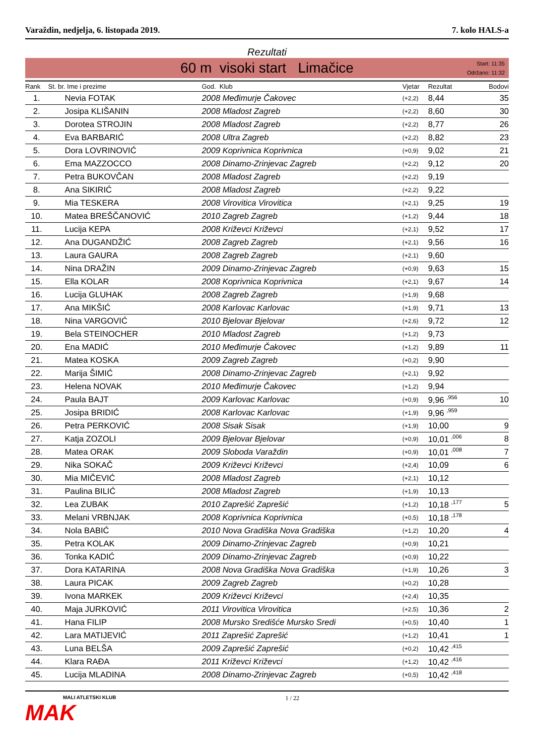Varaždin, nedjelja, 6. listopada 2019. 7. kolo HALS-a
Rezultati
60 m visoki start Limačice
Start: 11:35
Održano: 11:32
| Rank | St. br. Ime i prezime | God. Klub | Vjetar | Rezultat | Bodovi |
| --- | --- | --- | --- | --- | --- |
| 1. | Nevia FOTAK | 2008 Međimurje Čakovec | (+2,2) | 8,44 | 35 |
| 2. | Josipa KLIŠANIN | 2008 Mladost Zagreb | (+2,2) | 8,60 | 30 |
| 3. | Dorotea STROJIN | 2008 Mladost Zagreb | (+2,2) | 8,77 | 26 |
| 4. | Eva BARBARIĆ | 2008 Ultra Zagreb | (+2,2) | 8,82 | 23 |
| 5. | Dora LOVRINOVIĆ | 2009 Koprivnica Koprivnica | (+0,9) | 9,02 | 21 |
| 6. | Ema MAZZOCCO | 2008 Dinamo-Zrinjevac Zagreb | (+2,2) | 9,12 | 20 |
| 7. | Petra BUKOVČAN | 2008 Mladost Zagreb | (+2,2) | 9,19 | |
| 8. | Ana SIKIRIĆ | 2008 Mladost Zagreb | (+2,2) | 9,22 | |
| 9. | Mia TESKERA | 2008 Virovitica Virovitica | (+2,1) | 9,25 | 19 |
| 10. | Matea BREŠČANOVIĆ | 2010 Zagreb Zagreb | (+1,2) | 9,44 | 18 |
| 11. | Lucija KEPA | 2008 Križevci Križevci | (+2,1) | 9,52 | 17 |
| 12. | Ana DUGANDŽIĆ | 2008 Zagreb Zagreb | (+2,1) | 9,56 | 16 |
| 13. | Laura GAURA | 2008 Zagreb Zagreb | (+2,1) | 9,60 | |
| 14. | Nina DRAŽIN | 2009 Dinamo-Zrinjevac Zagreb | (+0,9) | 9,63 | 15 |
| 15. | Ella KOLAR | 2008 Koprivnica Koprivnica | (+2,1) | 9,67 | 14 |
| 16. | Lucija GLUHAK | 2008 Zagreb Zagreb | (+1,9) | 9,68 | |
| 17. | Ana MIKŠIĆ | 2008 Karlovac Karlovac | (+1,9) | 9,71 | 13 |
| 18. | Nina VARGOVIĆ | 2010 Bjelovar Bjelovar | (+2,6) | 9,72 | 12 |
| 19. | Bela STEINOCHER | 2010 Mladost Zagreb | (+1,2) | 9,73 | |
| 20. | Ena MADIĆ | 2010 Međimurje Čakovec | (+1,2) | 9,89 | 11 |
| 21. | Matea KOSKA | 2009 Zagreb Zagreb | (+0,2) | 9,90 | |
| 22. | Marija ŠIMIĆ | 2008 Dinamo-Zrinjevac Zagreb | (+2,1) | 9,92 | |
| 23. | Helena NOVAK | 2010 Međimurje Čakovec | (+1,2) | 9,94 | |
| 24. | Paula BAJT | 2009 Karlovac Karlovac | (+0,9) | 9,96 <sup>,956</sup> | 10 |
| 25. | Josipa BRIDIĆ | 2008 Karlovac Karlovac | (+1,9) | 9,96 <sup>,959</sup> | |
| 26. | Petra PERKOVIĆ | 2008 Sisak Sisak | (+1,9) | 10,00 | 9 |
| 27. | Katja ZOZOLI | 2009 Bjelovar Bjelovar | (+0,9) | 10,01 <sup>,006</sup> | 8 |
| 28. | Matea ORAK | 2009 Sloboda Varaždin | (+0,9) | 10,01 <sup>,008</sup> | 7 |
| 29. | Nika SOKAČ | 2009 Križevci Križevci | (+2,4) | 10,09 | 6 |
| 30. | Mia MIČEVIĆ | 2008 Mladost Zagreb | (+2,1) | 10,12 | |
| 31. | Paulina BILIĆ | 2008 Mladost Zagreb | (+1,9) | 10,13 | |
| 32. | Lea ZUBAK | 2010 Zaprešić Zaprešić | (+1,2) | 10,18 <sup>,177</sup> | 5 |
| 33. | Melani VRBNJAK | 2008 Koprivnica Koprivnica | (+0,5) | 10,18 <sup>,178</sup> | |
| 34. | Nola BABIĆ | 2010 Nova Gradiška Nova Gradiška | (+1,2) | 10,20 | 4 |
| 35. | Petra KOLAK | 2009 Dinamo-Zrinjevac Zagreb | (+0,9) | 10,21 | |
| 36. | Tonka KADIĆ | 2009 Dinamo-Zrinjevac Zagreb | (+0,9) | 10,22 | |
| 37. | Dora KATARINA | 2008 Nova Gradiška Nova Gradiška | (+1,9) | 10,26 | 3 |
| 38. | Laura PICAK | 2009 Zagreb Zagreb | (+0,2) | 10,28 | |
| 39. | Ivona MARKEK | 2009 Križevci Križevci | (+2,4) | 10,35 | |
| 40. | Maja JURKOVIĆ | 2011 Virovitica Virovitica | (+2,5) | 10,36 | 2 |
| 41. | Hana FILIP | 2008 Mursko Središće Mursko Sredi | (+0,5) | 10,40 | 1 |
| 42. | Lara MATIJEVIĆ | 2011 Zaprešić Zaprešić | (+1,2) | 10,41 | 1 |
| 43. | Luna BELŠA | 2009 Zaprešić Zaprešić | (+0,2) | 10,42 <sup>,415</sup> | |
| 44. | Klara RAĐA | 2011 Križevci Križevci | (+1,2) | 10,42 <sup>,416</sup> | |
| 45. | Lucija MLADINA | 2008 Dinamo-Zrinjevac Zagreb | (+0,5) | 10,42 <sup>,418</sup> | |
MALI ATLETSKI KLUB
MAK
1 / 22